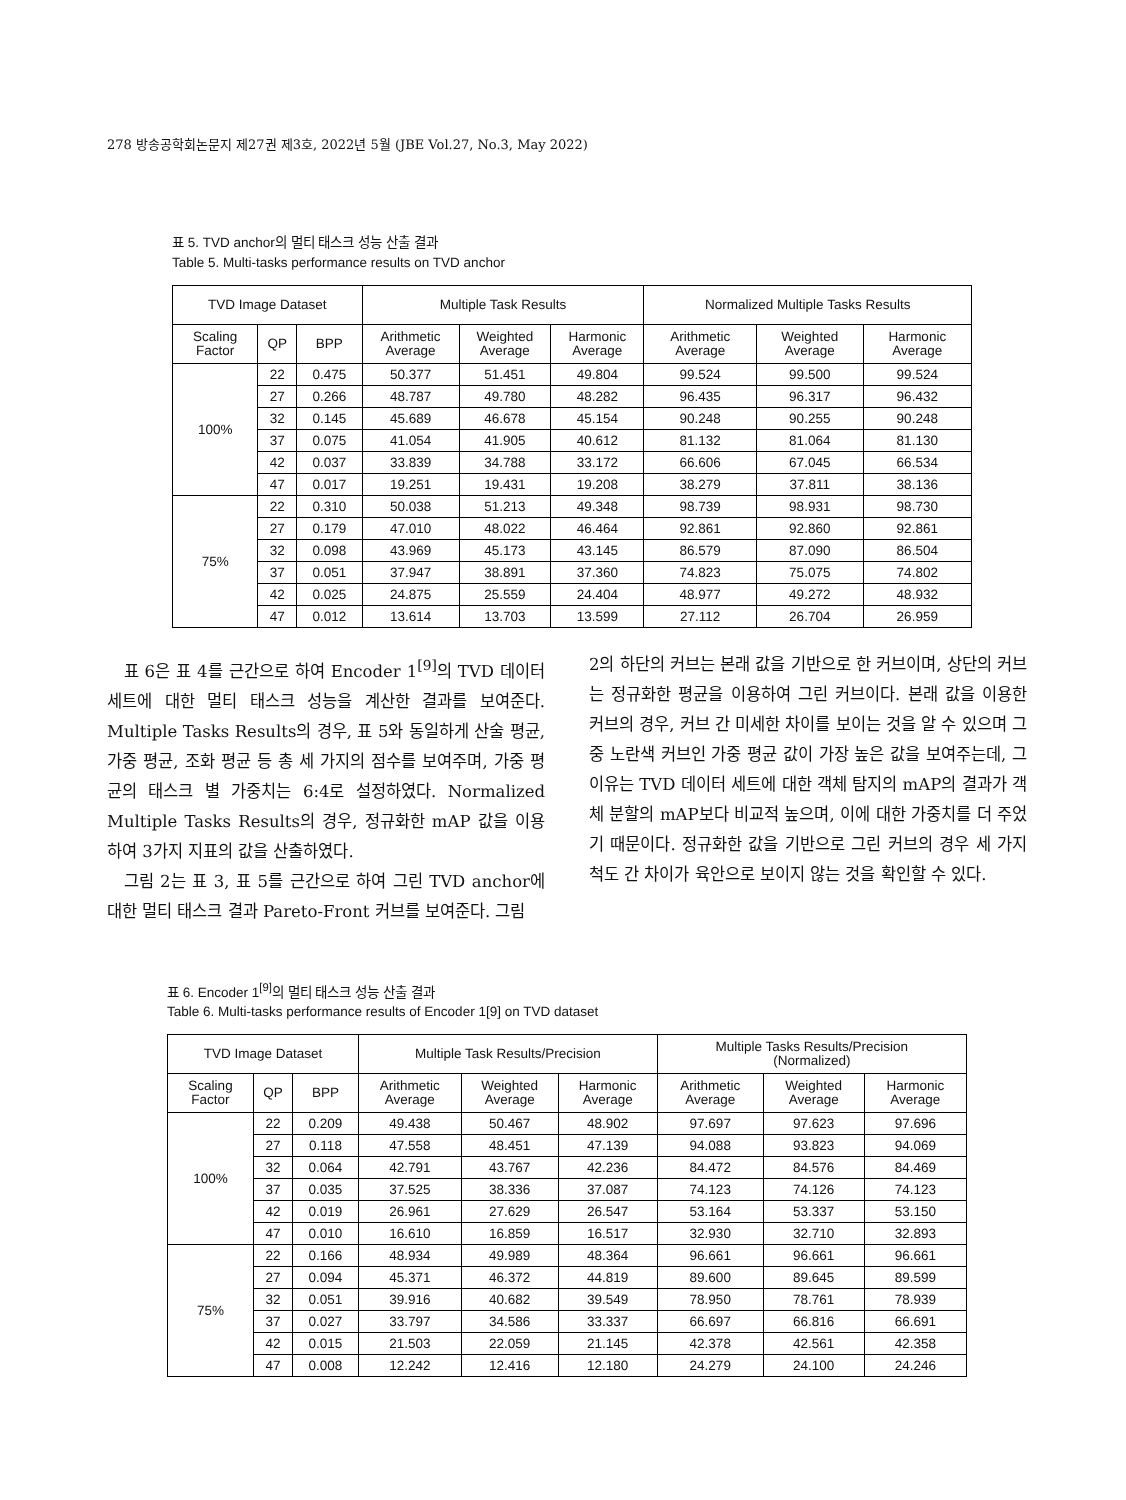278 방송공학회논문지 제27권 제3호, 2022년 5월 (JBE Vol.27, No.3, May 2022)
표 5. TVD anchor의 멀티 태스크 성능 산출 결과
Table 5. Multi-tasks performance results on TVD anchor
| TVD Image Dataset | | | Multiple Task Results | | | Normalized Multiple Tasks Results | | |
| --- | --- | --- | --- | --- | --- | --- | --- | --- |
| Scaling Factor | QP | BPP | Arithmetic Average | Weighted Average | Harmonic Average | Arithmetic Average | Weighted Average | Harmonic Average |
| 100% | 22 | 0.475 | 50.377 | 51.451 | 49.804 | 99.524 | 99.500 | 99.524 |
| | 27 | 0.266 | 48.787 | 49.780 | 48.282 | 96.435 | 96.317 | 96.432 |
| | 32 | 0.145 | 45.689 | 46.678 | 45.154 | 90.248 | 90.255 | 90.248 |
| | 37 | 0.075 | 41.054 | 41.905 | 40.612 | 81.132 | 81.064 | 81.130 |
| | 42 | 0.037 | 33.839 | 34.788 | 33.172 | 66.606 | 67.045 | 66.534 |
| | 47 | 0.017 | 19.251 | 19.431 | 19.208 | 38.279 | 37.811 | 38.136 |
| 75% | 22 | 0.310 | 50.038 | 51.213 | 49.348 | 98.739 | 98.931 | 98.730 |
| | 27 | 0.179 | 47.010 | 48.022 | 46.464 | 92.861 | 92.860 | 92.861 |
| | 32 | 0.098 | 43.969 | 45.173 | 43.145 | 86.579 | 87.090 | 86.504 |
| | 37 | 0.051 | 37.947 | 38.891 | 37.360 | 74.823 | 75.075 | 74.802 |
| | 42 | 0.025 | 24.875 | 25.559 | 24.404 | 48.977 | 49.272 | 48.932 |
| | 47 | 0.012 | 13.614 | 13.703 | 13.599 | 27.112 | 26.704 | 26.959 |
표 6은 표 4를 근간으로 하여 Encoder 1<sup>[9]</sup>의 TVD 데이터 세트에 대한 멀티 태스크 성능을 계산한 결과를 보여준다. Multiple Tasks Results의 경우, 표 5와 동일하게 산술 평균, 가중 평균, 조화 평균 등 총 세 가지의 점수를 보여주며, 가중 평균의 태스크 별 가중치는 6:4로 설정하였다. Normalized Multiple Tasks Results의 경우, 정규화한 mAP 값을 이용하여 3가지 지표의 값을 산출하였다.
그림 2는 표 3, 표 5를 근간으로 하여 그린 TVD anchor에 대한 멀티 태스크 결과 Pareto-Front 커브를 보여준다. 그림
2의 하단의 커브는 본래 값을 기반으로 한 커브이며, 상단의 커브는 정규화한 평균을 이용하여 그린 커브이다. 본래 값을 이용한 커브의 경우, 커브 간 미세한 차이를 보이는 것을 알 수 있으며 그 중 노란색 커브인 가중 평균 값이 가장 높은 값을 보여주는데, 그 이유는 TVD 데이터 세트에 대한 객체 탐지의 mAP의 결과가 객체 분할의 mAP보다 비교적 높으며, 이에 대한 가중치를 더 주었기 때문이다. 정규화한 값을 기반으로 그린 커브의 경우 세 가지 척도 간 차이가 육안으로 보이지 않는 것을 확인할 수 있다.
표 6. Encoder 1<sup>[9]</sup>의 멀티 태스크 성능 산출 결과
Table 6. Multi-tasks performance results of Encoder 1[9] on TVD dataset
| TVD Image Dataset | | | Multiple Task Results/Precision | | | Multiple Tasks Results/Precision (Normalized) | | |
| --- | --- | --- | --- | --- | --- | --- | --- | --- |
| Scaling Factor | QP | BPP | Arithmetic Average | Weighted Average | Harmonic Average | Arithmetic Average | Weighted Average | Harmonic Average |
| 100% | 22 | 0.209 | 49.438 | 50.467 | 48.902 | 97.697 | 97.623 | 97.696 |
| | 27 | 0.118 | 47.558 | 48.451 | 47.139 | 94.088 | 93.823 | 94.069 |
| | 32 | 0.064 | 42.791 | 43.767 | 42.236 | 84.472 | 84.576 | 84.469 |
| | 37 | 0.035 | 37.525 | 38.336 | 37.087 | 74.123 | 74.126 | 74.123 |
| | 42 | 0.019 | 26.961 | 27.629 | 26.547 | 53.164 | 53.337 | 53.150 |
| | 47 | 0.010 | 16.610 | 16.859 | 16.517 | 32.930 | 32.710 | 32.893 |
| 75% | 22 | 0.166 | 48.934 | 49.989 | 48.364 | 96.661 | 96.661 | 96.661 |
| | 27 | 0.094 | 45.371 | 46.372 | 44.819 | 89.600 | 89.645 | 89.599 |
| | 32 | 0.051 | 39.916 | 40.682 | 39.549 | 78.950 | 78.761 | 78.939 |
| | 37 | 0.027 | 33.797 | 34.586 | 33.337 | 66.697 | 66.816 | 66.691 |
| | 42 | 0.015 | 21.503 | 22.059 | 21.145 | 42.378 | 42.561 | 42.358 |
| | 47 | 0.008 | 12.242 | 12.416 | 12.180 | 24.279 | 24.100 | 24.246 |